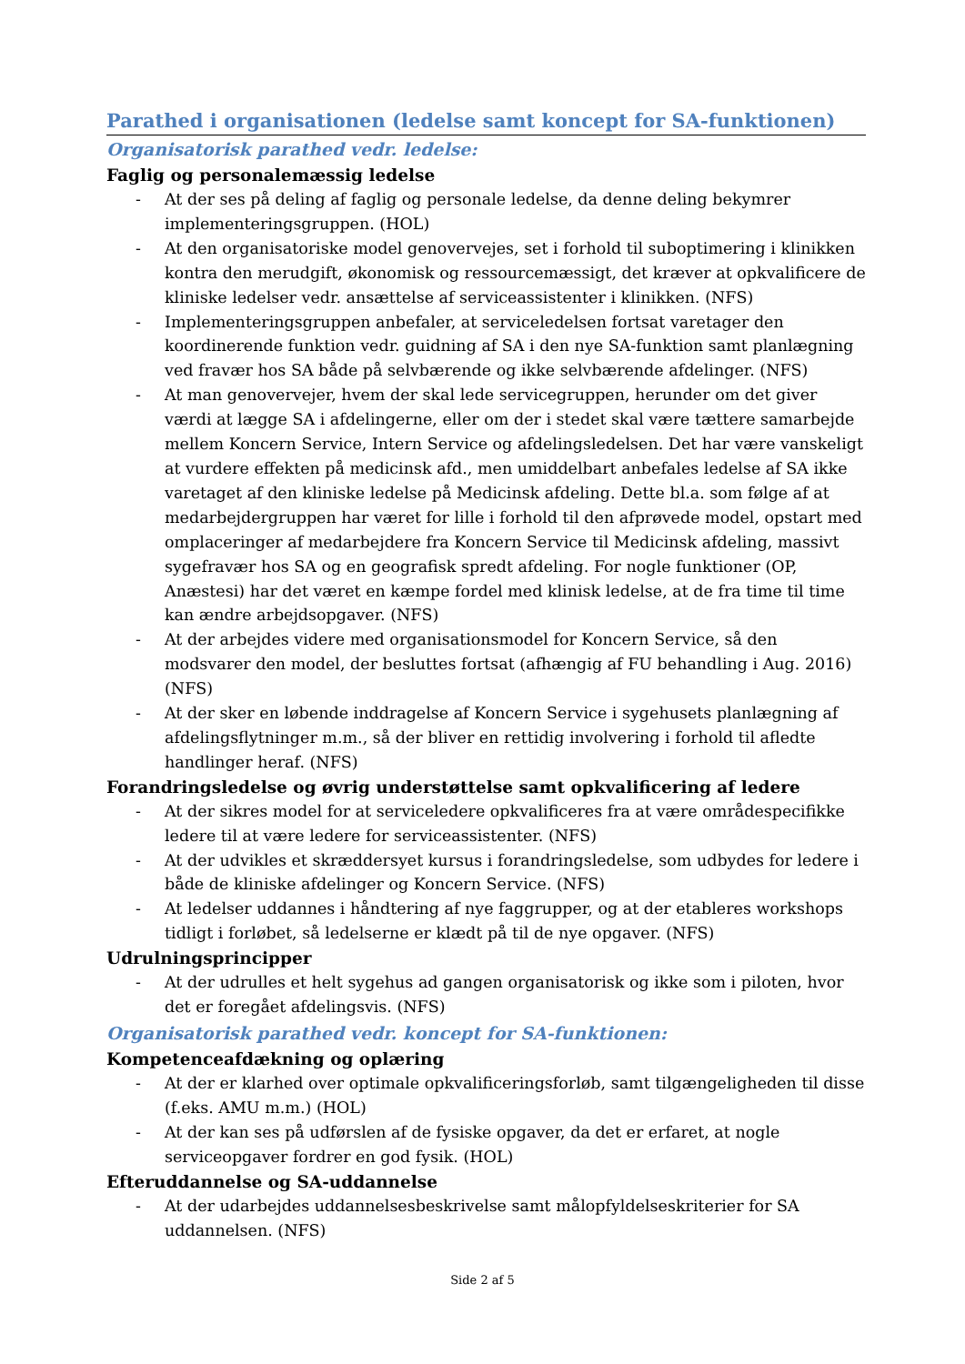Parathed i organisationen (ledelse samt koncept for SA-funktionen)
Organisatorisk parathed vedr. ledelse:
Faglig og personalemæssig ledelse
- At der ses på deling af faglig og personale ledelse, da denne deling bekymrer implementeringsgruppen. (HOL)
- At den organisatoriske model genovervejes, set i forhold til suboptimering i klinikken kontra den merudgift, økonomisk og ressourcemæssigt, det kræver at opkvalificere de kliniske ledelser vedr. ansættelse af serviceassistenter i klinikken. (NFS)
- Implementeringsgruppen anbefaler, at serviceledelsen fortsat varetager den koordinerende funktion vedr. guidning af SA i den nye SA-funktion samt planlægning ved fravær hos SA både på selvbærende og ikke selvbærende afdelinger. (NFS)
- At man genovervejer, hvem der skal lede servicegruppen, herunder om det giver værdi at lægge SA i afdelingerne, eller om der i stedet skal være tættere samarbejde mellem Koncern Service, Intern Service og afdelingsledelsen. Det har være vanskeligt at vurdere effekten på medicinsk afd., men umiddelbart anbefales ledelse af SA ikke varetaget af den kliniske ledelse på Medicinsk afdeling. Dette bl.a. som følge af at medarbejdergruppen har været for lille i forhold til den afprøvede model, opstart med omplaceringer af medarbejdere fra Koncern Service til Medicinsk afdeling, massivt sygefravær hos SA og en geografisk spredt afdeling. For nogle funktioner (OP, Anæstesi) har det været en kæmpe fordel med klinisk ledelse, at de fra time til time kan ændre arbejdsopgaver. (NFS)
- At der arbejdes videre med organisationsmodel for Koncern Service, så den modsvarer den model, der besluttes fortsat (afhængig af FU behandling i Aug. 2016) (NFS)
- At der sker en løbende inddragelse af Koncern Service i sygehusets planlægning af afdelingsflytninger m.m., så der bliver en rettidig involvering i forhold til afledte handlinger heraf. (NFS)
Forandringsledelse og øvrig understøttelse samt opkvalificering af ledere
- At der sikres model for at serviceledere opkvalificeres fra at være områdespecifikke ledere til at være ledere for serviceassistenter. (NFS)
- At der udvikles et skræddersyet kursus i forandringsledelse, som udbydes for ledere i både de kliniske afdelinger og Koncern Service. (NFS)
- At ledelser uddannes i håndtering af nye faggrupper, og at der etableres workshops tidligt i forløbet, så ledelserne er klædt på til de nye opgaver. (NFS)
Udrulningsprincipper
- At der udrulles et helt sygehus ad gangen organisatorisk og ikke som i piloten, hvor det er foregået afdelingsvis. (NFS)
Organisatorisk parathed vedr. koncept for SA-funktionen:
Kompetenceafdækning og oplæring
- At der er klarhed over optimale opkvalificeringsforløb, samt tilgængeligheden til disse (f.eks. AMU m.m.) (HOL)
- At der kan ses på udførslen af de fysiske opgaver, da det er erfaret, at nogle serviceopgaver fordrer en god fysik. (HOL)
Efteruddannelse og SA-uddannelse
- At der udarbejdes uddannelsesbeskrivelse samt målopfyldelseskriterier for SA uddannelsen. (NFS)
Side 2 af 5